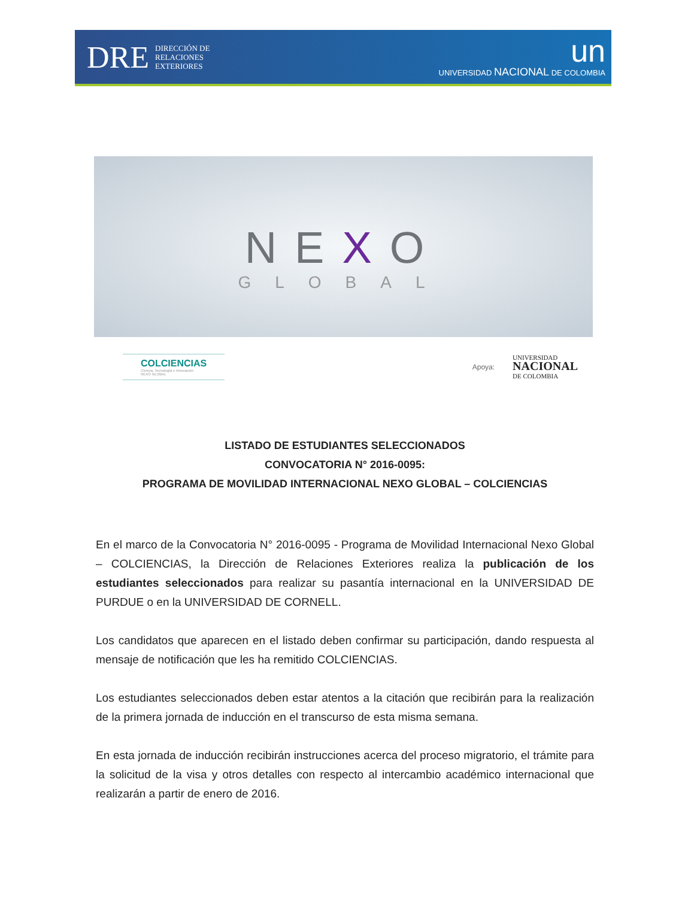DRE DIRECCIÓN DE
RELACIONES
EXTERIORES
un
UNIVERSIDAD NACIONAL DE COLOMBIA
NEXO
GLOBAL
COLCIENCIAS
Ciencia, Tecnología e Innovación
NEXO GLOBAL
Apoya:
UNIVERSIDAD
NACIONAL
DE COLOMBIA
LISTADO DE ESTUDIANTES SELECCIONADOS
CONVOCATORIA N° 2016-0095:
PROGRAMA DE MOVILIDAD INTERNACIONAL NEXO GLOBAL – COLCIENCIAS
En el marco de la Convocatoria N° 2016-0095 - Programa de Movilidad Internacional Nexo Global – COLCIENCIAS, la Dirección de Relaciones Exteriores realiza la publicación de los estudiantes seleccionados para realizar su pasantía internacional en la UNIVERSIDAD DE PURDUE o en la UNIVERSIDAD DE CORNELL.
Los candidatos que aparecen en el listado deben confirmar su participación, dando respuesta al mensaje de notificación que les ha remitido COLCIENCIAS.
Los estudiantes seleccionados deben estar atentos a la citación que recibirán para la realización de la primera jornada de inducción en el transcurso de esta misma semana.
En esta jornada de inducción recibirán instrucciones acerca del proceso migratorio, el trámite para la solicitud de la visa y otros detalles con respecto al intercambio académico internacional que realizarán a partir de enero de 2016.